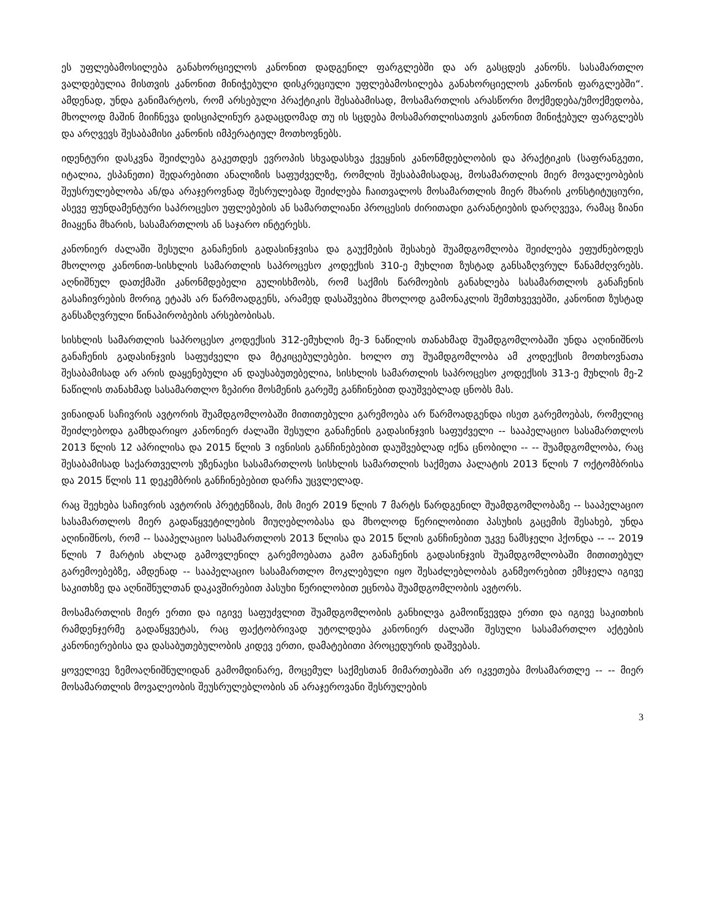ეს უფლებამოსილება განახორციელოს კანონით დადგენილ ფარგლებში და არ გასცდეს კანონს. სასამართლო ვალდებულია მისთვის კანონით მინიჭებული დისკრეციული უფლებამოსილება განახორციელოს კანონის ფარგლებში“. ამდენად, უნდა განიმარტოს, რომ არსებული პრაქტიკის შესაბამისად, მოსამართლის არასწორი მოქმედება/უმოქმედობა, მხოლოდ მაშინ მიიჩნევა დისციპლინურ გადაცდომად თუ ის სცდება მოსამართლისათვის კანონით მინიჭებულ ფარგლებს და არღვევს შესაბამისი კანონის იმპერატიულ მოთხოვნებს.
იდენტური დასკვნა შეიძლება გაკეთდეს ევროპის სხვადასხვა ქვეყნის კანონმდებლობის და პრაქტიკის (საფრანგეთი, იტალია, ესპანეთი) შედარებითი ანალიზის საფუძველზე, რომლის შესაბამისადაც, მოსამართლის მიერ მოვალეობების შეუსრულებლობა ან/და არაჯეროვნად შესრულებად შეიძლება ჩაითვალოს მოსამართლის მიერ მხარის კონსტიტუციური, ასევე ფუნდამენტური საპროცესო უფლებების ან სამართლიანი პროცესის ძირითადი გარანტიების დარღვევა, რამაც ზიანი მიაყენა მხარის, სასამართლოს ან საჯარო ინტერესს.
კანონიერ ძალაში შესული განაჩენის გადასინჯვისა და გაუქმების შესახებ შუამდგომლობა შეიძლება ეფუძნებოდეს მხოლოდ კანონით-სისხლის სამართლის საპროცესო კოდექსის 310-ე მუხლით ზუსტად განსაზღვრულ წანამძღვრებს. აღნიშნულ დათქმაში კანონმდებელი გულისხმობს, რომ საქმის წარმოების განახლება სასამართლოს განაჩენის გასაჩივრების მორიგ ეტაპს არ წარმოადგენს, არამედ დასაშვებია მხოლოდ გამონაკლის შემთხვევებში, კანონით ზუსტად განსაზღვრული წინაპირობების არსებობისას.
სისხლის სამართლის საპროცესო კოდექსის 312-ემუხლის მე-3 ნაწილის თანახმად შუამდგომლობაში უნდა აღინიშნოს განაჩენის გადასინჯვის საფუძველი და მტკიცებულებები. ხოლო თუ შუამდგომლობა ამ კოდექსის მოთხოვნათა შესაბამისად არ არის დაყენებული ან დაუსაბუთებელია, სისხლის სამართლის საპროცესო კოდექსის 313-ე მუხლის მე-2 ნაწილის თანახმად სასამართლო ზეპირი მოსმენის გარეშე განჩინებით დაუშვებლად ცნობს მას.
ვინაიდან საჩივრის ავტორის შუამდგომლობაში მითითებული გარემოება არ წარმოადგენდა ისეთ გარემოებას, რომელიც შეიძლებოდა გამხდარიყო კანონიერ ძალაში შესული განაჩენის გადასინჯვის საფუძველი -- სააპელაციო სასამართლოს 2013 წლის 12 აპრილისა და 2015 წლის 3 ივნისის განჩინებებით დაუშვებლად იქნა ცნობილი -- -- შუამდგომლობა, რაც შესაბამისად საქართველოს უზენაესი სასამართლოს სისხლის სამართლის საქმეთა პალატის 2013 წლის 7 ოქტომბრისა და 2015 წლის 11 დეკემბრის განჩინებებით დარჩა უცვლელად.
რაც შეეხება საჩივრის ავტორის პრეტენზიას, მის მიერ 2019 წლის 7 მარტს წარდგენილ შუამდგომლობაზე -- სააპელაციო სასამართლოს მიერ გადაწყვეტილების მიუღებლობასა და მხოლოდ წერილობითი პასუხის გაცემის შესახებ, უნდა აღინიშნოს, რომ -- სააპელაციო სასამართლოს 2013 წლისა და 2015 წლის განჩინებით უკვე ნამსჯელი ჰქონდა -- -- 2019 წლის 7 მარტის ახლად გამოვლენილ გარემოებათა გამო განაჩენის გადასინჯვის შუამდგომლობაში მითითებულ გარემოებებზე, ამდენად -- სააპელაციო სასამართლო მოკლებული იყო შესაძლებლობას განმეორებით ემსჯელა იგივე საკითხზე და აღნიშნულთან დაკავშირებით პასუხი წერილობით ეცნობა შუამდგომლობის ავტორს.
მოსამართლის მიერ ერთი და იგივე საფუძვლით შუამდგომლობის განხილვა გამოიწვევდა ერთი და იგივე საკითხის რამდენჯერმე გადაწყვეტას, რაც ფაქტობრივად უტოლდება კანონიერ ძალაში შესული სასამართლო აქტების კანონიერებისა და დასაბუთებულობის კიდევ ერთი, დამატებითი პროცედურის დაშვებას.
ყოველივე ზემოაღნიშნულიდან გამომდინარე, მოცემულ საქმესთან მიმართებაში არ იკვეთება მოსამართლე -- -- მიერ მოსამართლის მოვალეობის შეუსრულებლობის ან არაჯეროვანი შესრულების
3